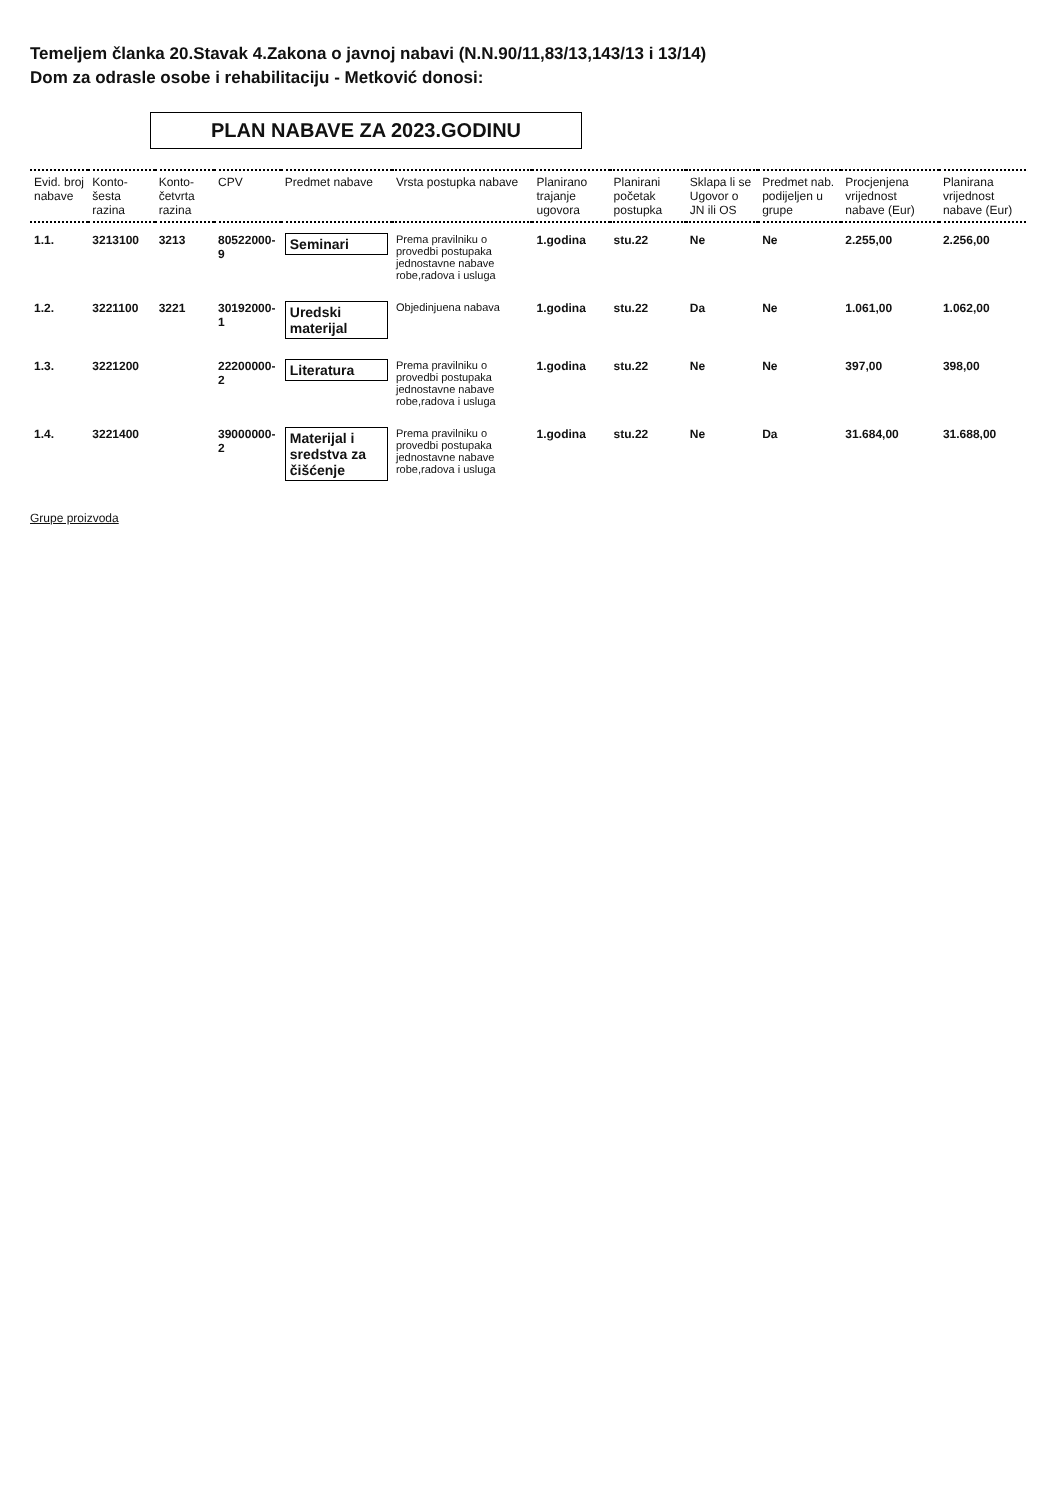Temeljem članka 20.Stavak 4.Zakona o javnoj nabavi (N.N.90/11,83/13,143/13 i 13/14)
Dom za odrasle osobe i rehabilitaciju - Metković donosi:
PLAN NABAVE ZA 2023.GODINU
| Evid. broj nabave | Konto- šesta razina | Konto- četvrta razina | CPV | Predmet nabave | Vrsta postupka nabave | Planirano trajanje ugovora | Planirani početak postupka | Sklapa li se Ugovor o JN ili OS | Predmet nab. podijeljen u grupe | Procjenjena vrijednost nabave (Eur) | Planirana vrijednost nabave (Eur) |
| --- | --- | --- | --- | --- | --- | --- | --- | --- | --- | --- | --- |
| 1.1. | 3213100 | 3213 | 80522000-9 | Seminari | Prema pravilniku o provedbi postupaka jednostavne nabave robe,radova i usluga | 1.godina | stu.22 | Ne | Ne | 2.255,00 | 2.256,00 |
| 1.2. | 3221100 | 3221 | 30192000-1 | Uredski materijal | Objedinjuena nabava | 1.godina | stu.22 | Da | Ne | 1.061,00 | 1.062,00 |
| 1.3. | 3221200 | | 22200000-2 | Literatura | Prema pravilniku o provedbi postupaka jednostavne nabave robe,radova i usluga | 1.godina | stu.22 | Ne | Ne | 397,00 | 398,00 |
| 1.4. | 3221400 | | 39000000-2 | Materijal i sredstva za čišćenje | Prema pravilniku o provedbi postupaka jednostavne nabave robe,radova i usluga | 1.godina | stu.22 | Ne | Da | 31.684,00 | 31.688,00 |
Grupe proizvoda